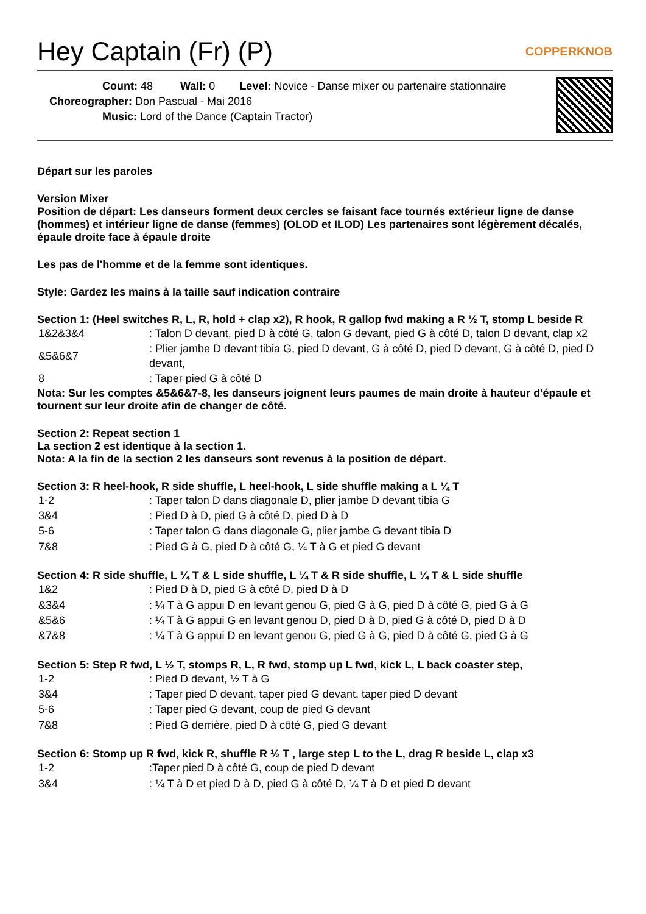Hey Captain (Fr) (P) COPPERKNOB
Count: 48 Wall: 0 Level: Novice - Danse mixer ou partenaire stationnaire
Choreographer: Don Pascual - Mai 2016
Music: Lord of the Dance (Captain Tractor)
Départ sur les paroles
Version Mixer
Position de départ: Les danseurs forment deux cercles se faisant face tournés extérieur ligne de danse (hommes) et intérieur ligne de danse (femmes) (OLOD et ILOD) Les partenaires sont légèrement décalés, épaule droite face à épaule droite
Les pas de l'homme et de la femme sont identiques.
Style: Gardez les mains à la taille sauf indication contraire
Section 1: (Heel switches R, L, R, hold + clap x2), R hook, R gallop fwd making a R ½ T, stomp L beside R
| 1&2&3&4 | : Talon D devant, pied D à côté G, talon G devant, pied G à côté D, talon D devant, clap x2 |
| &5&6&7 | : Plier jambe D devant tibia G, pied D devant, G à côté D, pied D devant, G à côté D, pied D devant, |
| 8 | : Taper pied G à côté D |
Nota: Sur les comptes &5&6&7-8, les danseurs joignent leurs paumes de main droite à hauteur d'épaule et tournent sur leur droite afin de changer de côté.
Section 2: Repeat section 1
La section 2 est identique à la section 1.
Nota: A la fin de la section 2 les danseurs sont revenus à la position de départ.
Section 3: R heel-hook, R side shuffle, L heel-hook, L side shuffle making a L ¼ T
| 1-2 | : Taper talon D dans diagonale D, plier jambe D devant tibia G |
| 3&4 | : Pied D à D, pied G à côté D, pied D à D |
| 5-6 | : Taper talon G dans diagonale G, plier jambe G devant tibia D |
| 7&8 | : Pied G à G, pied D à côté G, ¼ T à G et pied G devant |
Section 4: R side shuffle, L ¼ T & L side shuffle, L ¼ T & R side shuffle, L ¼ T & L side shuffle
| 1&2 | : Pied D à D, pied G à côté D, pied D à D |
| &3&4 | : ¼ T à G appui D en levant genou G, pied G à G, pied D à côté G, pied G à G |
| &5&6 | : ¼ T à G appui G en levant genou D, pied D à D, pied G à côté D, pied D à D |
| &7&8 | : ¼ T à G appui D en levant genou G, pied G à G, pied D à côté G, pied G à G |
Section 5: Step R fwd, L ½ T, stomps R, L, R fwd, stomp up L fwd, kick L, L back coaster step,
| 1-2 | : Pied D devant, ½ T à G |
| 3&4 | : Taper pied D devant, taper pied G devant, taper pied D devant |
| 5-6 | : Taper pied G devant, coup de pied G devant |
| 7&8 | : Pied G derrière, pied D à côté G, pied G devant |
Section 6: Stomp up R fwd, kick R, shuffle R ½ T , large step L to the L, drag R beside L, clap x3
| 1-2 | :Taper pied D à côté G, coup de pied D devant |
| 3&4 | : ¼ T à D et pied D à D, pied G à côté D, ¼ T à D et pied D devant |